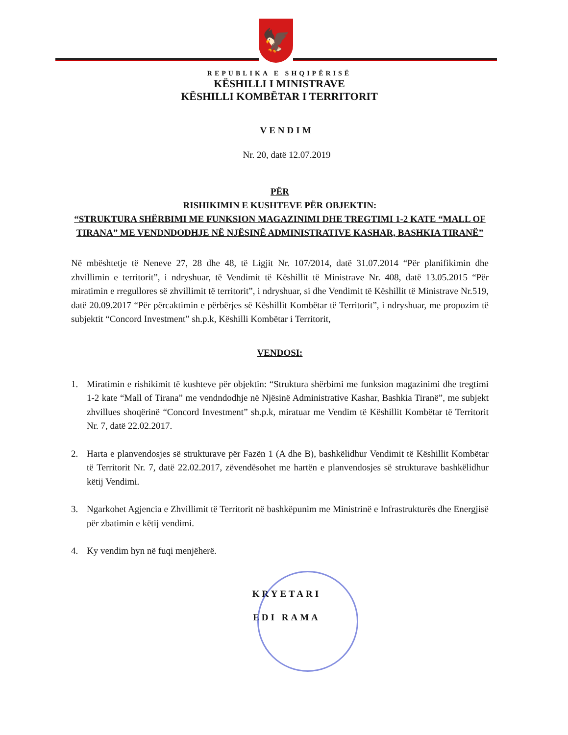🦅
REPUBLIKA E SHQIPËRISË
KËSHILLI I MINISTRAVE
KËSHILLI KOMBËTAR I TERRITORIT
VENDIM
Nr. 20, datë 12.07.2019
PËR
RISHIKIMIN E KUSHTEVE PËR OBJEKTIN:
“STRUKTURA SHËRBIMI ME FUNKSION MAGAZINIMI DHE TREGTIMI 1-2 KATE “MALL OF TIRANA” ME VENDNDODHJE NË NJËSINË ADMINISTRATIVE KASHAR, BASHKIA TIRANË”
Në mbështetje të Neneve 27, 28 dhe 48, të Ligjit Nr. 107/2014, datë 31.07.2014 “Për planifikimin dhe zhvillimin e territorit”, i ndryshuar, të Vendimit të Këshillit të Ministrave Nr. 408, datë 13.05.2015 “Për miratimin e rregullores së zhvillimit të territorit”, i ndryshuar, si dhe Vendimit të Këshillit të Ministrave Nr.519, datë 20.09.2017 “Për përcaktimin e përbërjes së Këshillit Kombëtar të Territorit”, i ndryshuar, me propozim të subjektit “Concord Investment” sh.p.k, Këshilli Kombëtar i Territorit,
VENDOSI:
1. Miratimin e rishikimit të kushteve për objektin: “Struktura shërbimi me funksion magazinimi dhe tregtimi 1-2 kate “Mall of Tirana” me vendndodhje në Njësinë Administrative Kashar, Bashkia Tiranë”, me subjekt zhvillues shoqërinë “Concord Investment” sh.p.k, miratuar me Vendim të Këshillit Kombëtar të Territorit Nr. 7, datë 22.02.2017.
2. Harta e planvendosjes së strukturave për Fazën 1 (A dhe B), bashkëlidhur Vendimit të Këshillit Kombëtar të Territorit Nr. 7, datë 22.02.2017, zëvendësohet me hartën e planvendosjes së strukturave bashkëlidhur këtij Vendimi.
3. Ngarkohet Agjencia e Zhvillimit të Territorit në bashkëpunim me Ministrinë e Infrastrukturës dhe Energjisë për zbatimin e këtij vendimi.
4. Ky vendim hyn në fuqi menjëherë.
KRYETARI
EDI RAMA